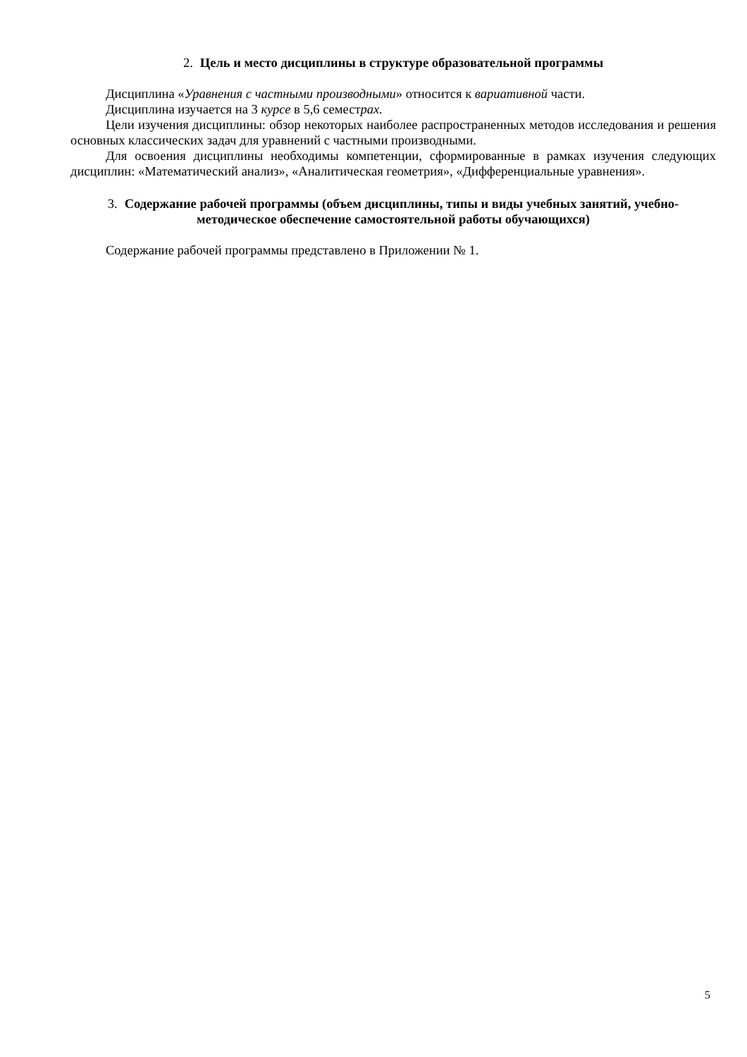2. Цель и место дисциплины в структуре образовательной программы
Дисциплина «Уравнения с частными производными» относится к вариативной части.
Дисциплина изучается на 3 курсе в 5,6 семестрах.
Цели изучения дисциплины: обзор некоторых наиболее распространенных методов исследования и решения основных классических задач для уравнений с частными производными.
Для освоения дисциплины необходимы компетенции, сформированные в рамках изучения следующих дисциплин: «Математический анализ», «Аналитическая геометрия», «Дифференциальные уравнения».
3. Содержание рабочей программы (объем дисциплины, типы и виды учебных занятий, учебно-методическое обеспечение самостоятельной работы обучающихся)
Содержание рабочей программы представлено в Приложении № 1.
5